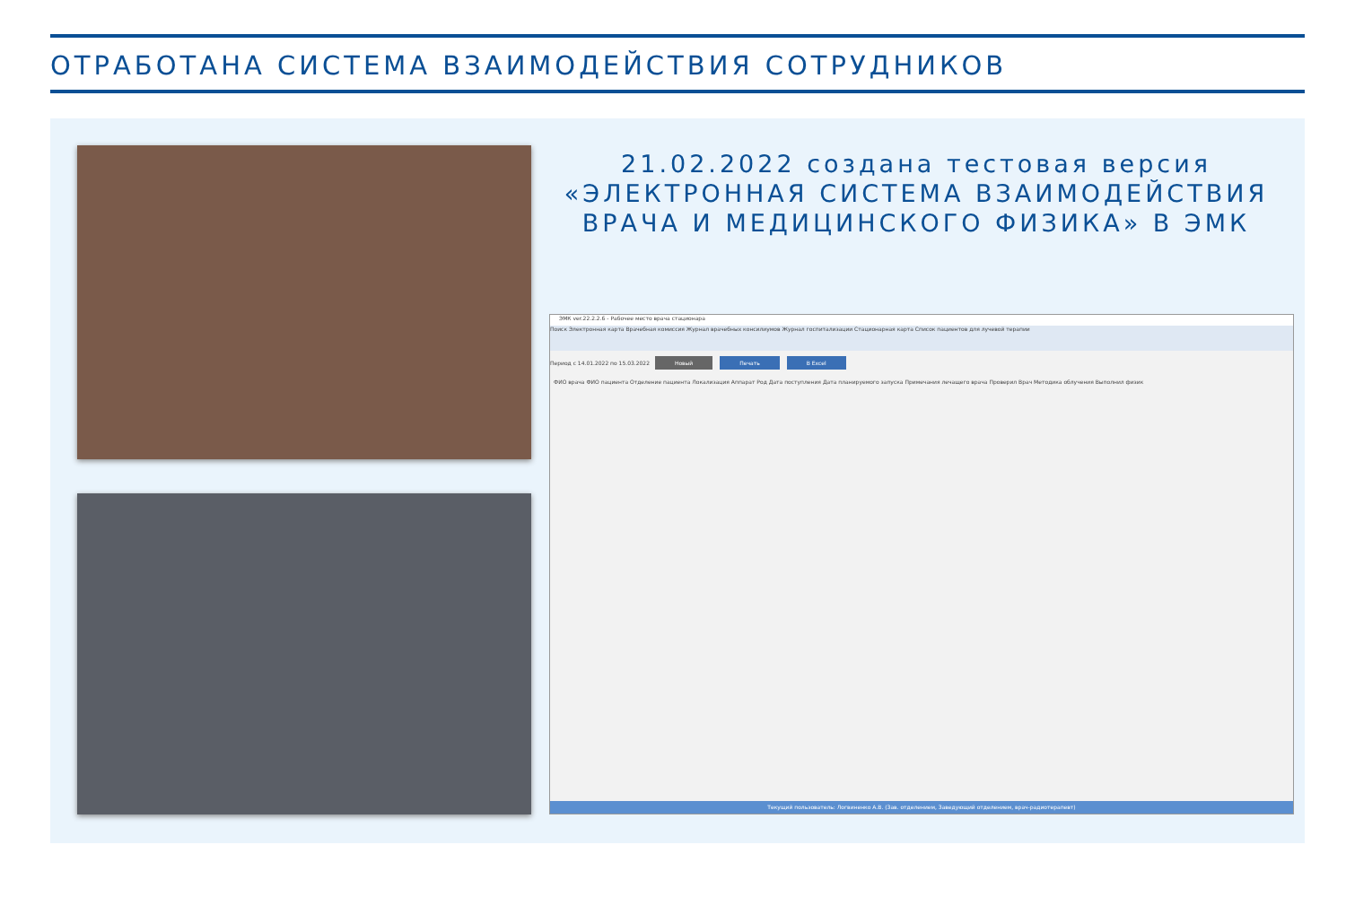ОТРАБОТАНА СИСТЕМА ВЗАИМОДЕЙСТВИЯ СОТРУДНИКОВ
21.02.2022 создана тестовая версия «ЭЛЕКТРОННАЯ СИСТЕМА ВЗАИМОДЕЙСТВИЯ ВРАЧА И МЕДИЦИНСКОГО ФИЗИКА» В ЭМК
ЭМК ver.22.2.2.6 - Рабочее место врача стационара
Поиск Электронная карта Врачебная комиссия Журнал врачебных консилиумов Журнал госпитализации Стационарная карта Список пациентов для лучевой терапии
Период с 14.01.2022 по 15.03.2022 Новый Печать В Excel
ФИО врача ФИО пациента Отделение пациента Локализация Аппарат Род Дата поступления Дата планируемого запуска Примечания лечащего врача Проверил Врач Методика облучения Выполнил физик
Текущий пользователь: Логвиненко А.В. (Зав. отделением, Заведующий отделением, врач-радиотерапевт)